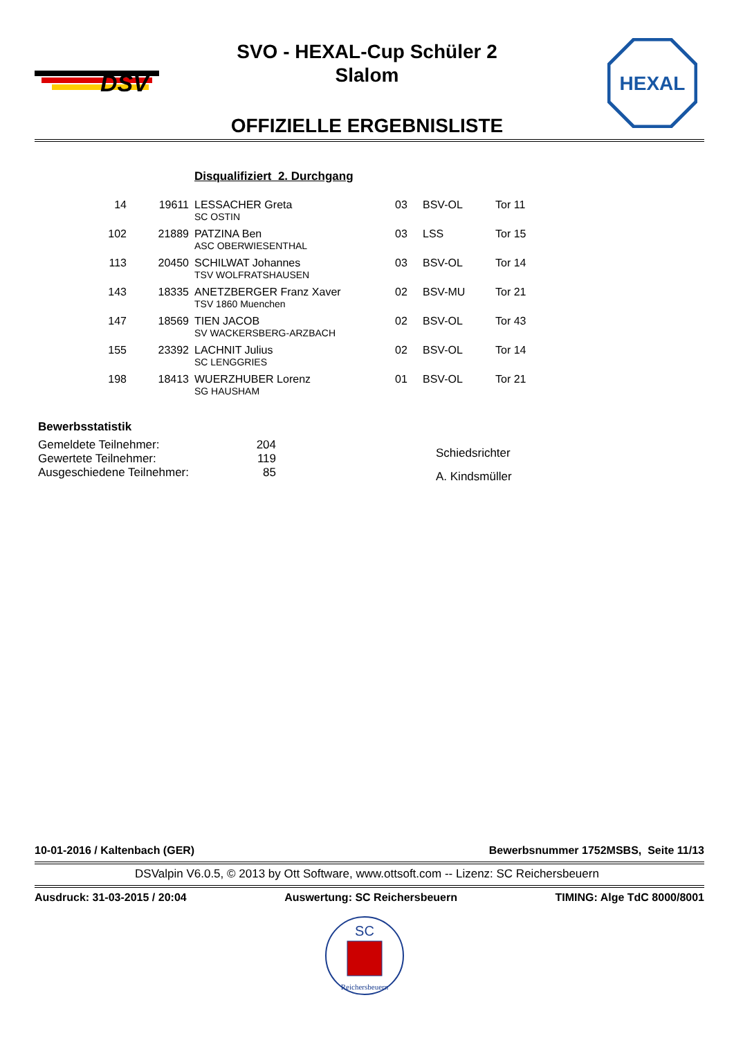DSV
SVO - HEXAL-Cup Schüler 2
Slalom
HEXAL
OFFIZIELLE ERGEBNISLISTE
| | | | Disqualifiziert 2. Durchgang | | | |
| 14 | 19611 | | LESSACHER Greta SC OSTIN | 03 | BSV-OL | Tor 11 |
| 102 | 21889 | | PATZINA Ben ASC OBERWIESENTHAL | 03 | LSS | Tor 15 |
| 113 | 20450 | | SCHILWAT Johannes TSV WOLFRATSHAUSEN | 03 | BSV-OL | Tor 14 |
| 143 | 18335 | | ANETZBERGER Franz Xaver TSV 1860 Muenchen | 02 | BSV-MU | Tor 21 |
| 147 | 18569 | | TIEN JACOB SV WACKERSBERG-ARZBACH | 02 | BSV-OL | Tor 43 |
| 155 | 23392 | | LACHNIT Julius SC LENGGRIES | 02 | BSV-OL | Tor 14 |
| 198 | 18413 | | WUERZHUBER Lorenz SG HAUSHAM | 01 | BSV-OL | Tor 21 |
Bewerbsstatistik
| Gemeldete Teilnehmer: | 204 |
| Gewertete Teilnehmer: | 119 |
| Ausgeschiedene Teilnehmer: | 85 |
Schiedsrichter
A. Kindsmüller
10-01-2016 / Kaltenbach (GER) Bewerbsnummer 1752MSBS, Seite 11/13
DSValpin V6.0.5, © 2013 by Ott Software, www.ottsoft.com -- Lizenz: SC Reichersbeuern
Ausdruck: 31-03-2015 / 20:04 Auswertung: SC Reichersbeuern TIMING: Alge TdC 8000/8001
SC
Reichersbeuern